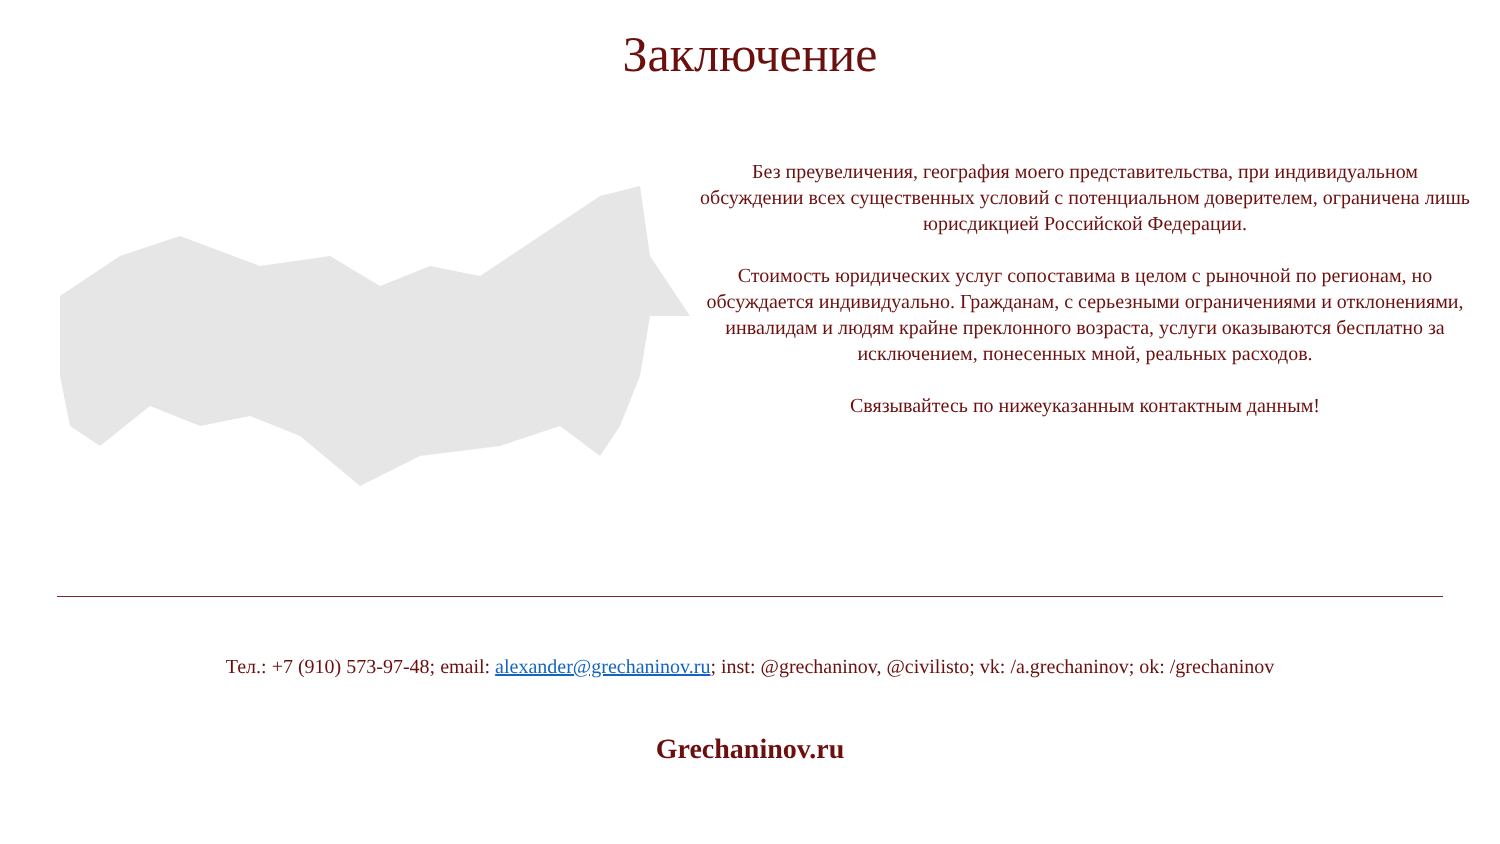Заключение
Без преувеличения, география моего представительства, при индивидуальном обсуждении всех существенных условий с потенциальном доверителем, ограничена лишь юрисдикцией Российской Федерации.
Стоимость юридических услуг сопоставима в целом с рыночной по регионам, но обсуждается индивидуально. Гражданам, с серьезными ограничениями и отклонениями, инвалидам и людям крайне преклонного возраста, услуги оказываются бесплатно за исключением, понесенных мной, реальных расходов.
Связывайтесь по нижеуказанным контактным данным!
Тел.: +7 (910) 573-97-48; email: alexander@grechaninov.ru; inst: @grechaninov, @civilisto; vk: /a.grechaninov; ok: /grechaninov
Grechaninov.ru